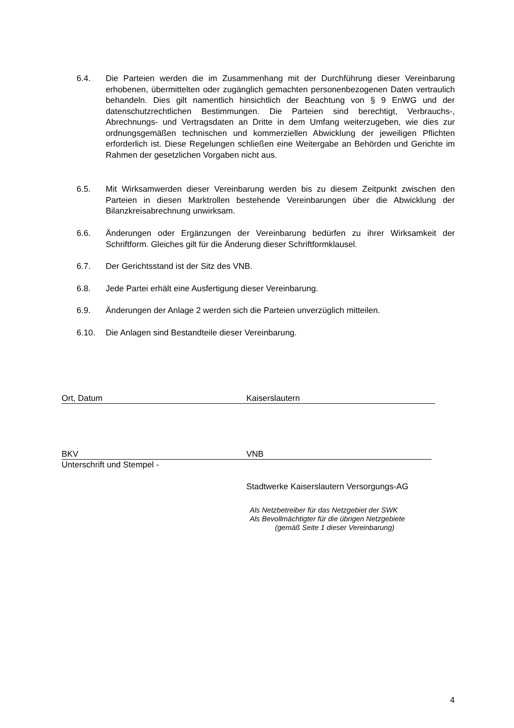6.4. Die Parteien werden die im Zusammenhang mit der Durchführung dieser Vereinbarung erhobenen, übermittelten oder zugänglich gemachten personenbezogenen Daten vertraulich behandeln. Dies gilt namentlich hinsichtlich der Beachtung von § 9 EnWG und der datenschutzrechtlichen Bestimmungen. Die Parteien sind berechtigt, Verbrauchs-, Abrechnungs- und Vertragsdaten an Dritte in dem Umfang weiterzugeben, wie dies zur ordnungsgemäßen technischen und kommerziellen Abwicklung der jeweiligen Pflichten erforderlich ist. Diese Regelungen schließen eine Weitergabe an Behörden und Gerichte im Rahmen der gesetzlichen Vorgaben nicht aus.
6.5. Mit Wirksamwerden dieser Vereinbarung werden bis zu diesem Zeitpunkt zwischen den Parteien in diesen Marktrollen bestehende Vereinbarungen über die Abwicklung der Bilanzkreisabrechnung unwirksam.
6.6. Änderungen oder Ergänzungen der Vereinbarung bedürfen zu ihrer Wirksamkeit der Schriftform. Gleiches gilt für die Änderung dieser Schriftformklausel.
6.7. Der Gerichtsstand ist der Sitz des VNB.
6.8. Jede Partei erhält eine Ausfertigung dieser Vereinbarung.
6.9. Änderungen der Anlage 2 werden sich die Parteien unverzüglich mitteilen.
6.10. Die Anlagen sind Bestandteile dieser Vereinbarung.
Ort, Datum Kaiserslautern
BKV VNB
Unterschrift und Stempel -
Stadtwerke Kaiserslautern Versorgungs-AG
Als Netzbetreiber für das Netzgebiet der SWK
Als Bevollmächtigter für die übrigen Netzgebiete
(gemäß Seite 1 dieser Vereinbarung)
4